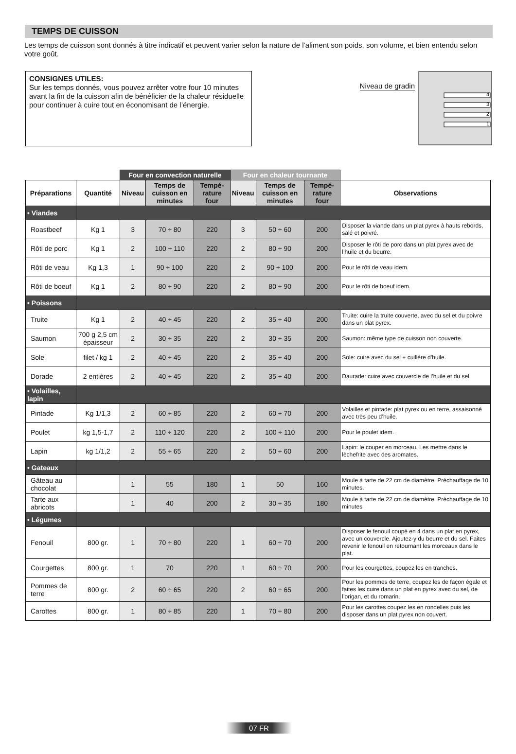TEMPS DE CUISSON
Les temps de cuisson sont donnés à titre indicatif et peuvent varier selon la nature de l’aliment son poids, son volume, et bien entendu selon votre goût.
CONSIGNES UTILES:
Sur les temps donnés, vous pouvez arrêter votre four 10 minutes avant la fin de la cuisson afin de bénéficier de la chaleur résiduelle pour continuer à cuire tout en économisant de l’énergie.
Niveau de gradin
4
3
2
1
| | | Four en convection naturelle | | | Four en chaleur tournante | | | |
| --- | --- | --- | --- | --- | --- | --- | --- | --- |
| Préparations | Quantité | Niveau | Temps de cuisson en minutes | Tempé-rature four | Niveau | Temps de cuisson en minutes | Tempé-rature four | Observations |
| • Viandes | | | | | | | | |
| Roastbeef | Kg 1 | 3 | 70 ÷ 80 | 220 | 3 | 50 ÷ 60 | 200 | Disposer la viande dans un plat pyrex à hauts rebords, salé et poivré. |
| Rôti de porc | Kg 1 | 2 | 100 ÷ 110 | 220 | 2 | 80 ÷ 90 | 200 | Disposer le rôti de porc dans un plat pyrex avec de l’huile et du beurre. |
| Rôti de veau | Kg 1,3 | 1 | 90 ÷ 100 | 220 | 2 | 90 ÷ 100 | 200 | Pour le rôti de veau idem. |
| Rôti de boeuf | Kg 1 | 2 | 80 ÷ 90 | 220 | 2 | 80 ÷ 90 | 200 | Pour le rôti de boeuf idem. |
| • Poissons | | | | | | | | |
| Truite | Kg 1 | 2 | 40 ÷ 45 | 220 | 2 | 35 ÷ 40 | 200 | Truite: cuire la truite couverte, avec du sel et du poivre dans un plat pyrex. |
| Saumon | 700 g 2,5 cm épaisseur | 2 | 30 ÷ 35 | 220 | 2 | 30 ÷ 35 | 200 | Saumon: même type de cuisson non couverte. |
| Sole | filet / kg 1 | 2 | 40 ÷ 45 | 220 | 2 | 35 ÷ 40 | 200 | Sole: cuire avec du sel + cuillère d’huile. |
| Dorade | 2 entières | 2 | 40 ÷ 45 | 220 | 2 | 35 ÷ 40 | 200 | Daurade: cuire avec couvercle de l’huile et du sel. |
| • Volailles, lapin | | | | | | | | |
| Pintade | Kg 1/1,3 | 2 | 60 ÷ 85 | 220 | 2 | 60 ÷ 70 | 200 | Volailles et pintade: plat pyrex ou en terre, assaisonné avec très peu d’huile. |
| Poulet | kg 1,5-1,7 | 2 | 110 ÷ 120 | 220 | 2 | 100 ÷ 110 | 200 | Pour le poulet idem. |
| Lapin | kg 1/1,2 | 2 | 55 ÷ 65 | 220 | 2 | 50 ÷ 60 | 200 | Lapin: le couper en morceau. Les mettre dans le lèchefrite avec des aromates. |
| • Gateaux | | | | | | | | |
| Gâteau au chocolat | | 1 | 55 | 180 | 1 | 50 | 160 | Moule à tarte de 22 cm de diamètre. Préchauffage de 10 minutes. |
| Tarte aux abricots | | 1 | 40 | 200 | 2 | 30 ÷ 35 | 180 | Moule à tarte de 22 cm de diamètre. Préchauffage de 10 minutes |
| • Légumes | | | | | | | | |
| Fenouil | 800 gr. | 1 | 70 ÷ 80 | 220 | 1 | 60 ÷ 70 | 200 | Disposer le fenouil coupé en 4 dans un plat en pyrex, avec un couvercle. Ajoutez-y du beurre et du sel. Faites revenir le fenouil en retournant les morceaux dans le plat. |
| Courgettes | 800 gr. | 1 | 70 | 220 | 1 | 60 ÷ 70 | 200 | Pour les courgettes, coupez les en tranches. |
| Pommes de terre | 800 gr. | 2 | 60 ÷ 65 | 220 | 2 | 60 ÷ 65 | 200 | Pour les pommes de terre, coupez les de façon égale et faites les cuire dans un plat en pyrex avec du sel, de l’origan, et du romarin. |
| Carottes | 800 gr. | 1 | 80 ÷ 85 | 220 | 1 | 70 ÷ 80 | 200 | Pour les carottes coupez les en rondelles puis les disposer dans un plat pyrex non couvert. |
07 FR